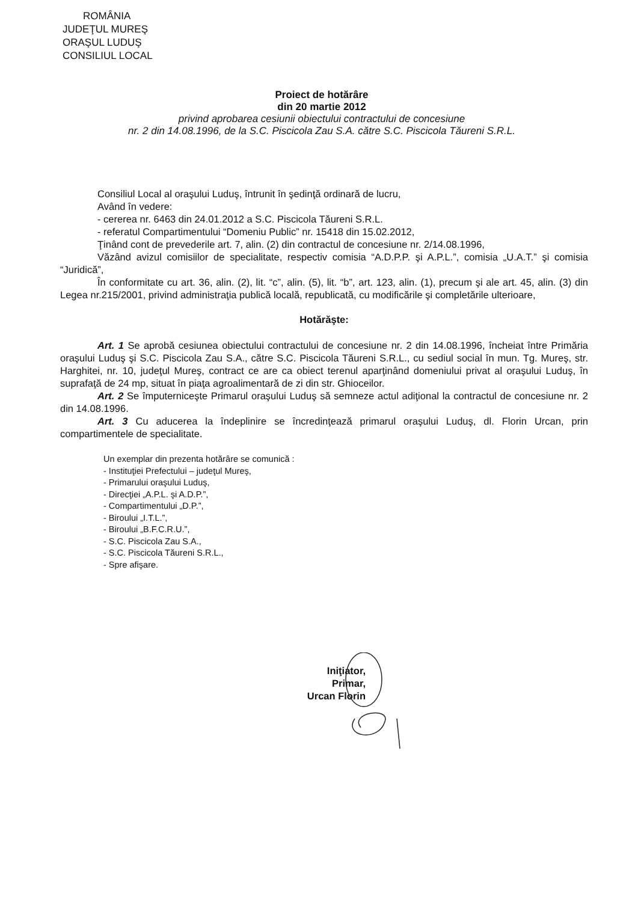ROMÂNIA
JUDEŢUL MUREŞ
ORAŞUL LUDUŞ
CONSILIUL LOCAL
Proiect de hotărâre
din 20 martie 2012
privind aprobarea cesiunii obiectului contractului de concesiune
nr. 2 din 14.08.1996, de la S.C. Piscicola Zau S.A. către S.C. Piscicola Tăureni S.R.L.
Consiliul Local al oraşului Luduş, întrunit în şedinţă ordinară de lucru,
Având în vedere:
- cererea nr. 6463 din 24.01.2012 a S.C. Piscicola Tăureni S.R.L.
- referatul Compartimentului “Domeniu Public” nr. 15418 din 15.02.2012,
Ţinând cont de prevederile art. 7, alin. (2) din contractul de concesiune nr. 2/14.08.1996,
Văzând avizul comisiilor de specialitate, respectiv comisia “A.D.P.P. şi A.P.L.”, comisia „U.A.T.” şi comisia “Juridică”,
În conformitate cu art. 36, alin. (2), lit. “c”, alin. (5), lit. “b”, art. 123, alin. (1), precum şi ale art. 45, alin. (3) din Legea nr.215/2001, privind administraţia publică locală, republicată, cu modificările şi completările ulterioare,
Hotărăşte:
Art. 1 Se aprobă cesiunea obiectului contractului de concesiune nr. 2 din 14.08.1996, încheiat între Primăria oraşului Luduş şi S.C. Piscicola Zau S.A., către S.C. Piscicola Tăureni S.R.L., cu sediul social în mun. Tg. Mureş, str. Harghitei, nr. 10, judeţul Mureş, contract ce are ca obiect terenul aparţinând domeniului privat al oraşului Luduş, în suprafaţă de 24 mp, situat în piaţa agroalimentară de zi din str. Ghioceilor.
Art. 2 Se împuterniceşte Primarul oraşului Luduş să semneze actul adiţional la contractul de concesiune nr. 2 din 14.08.1996.
Art. 3 Cu aducerea la îndeplinire se încredinţează primarul oraşului Luduş, dl. Florin Urcan, prin compartimentele de specialitate.
Un exemplar din prezenta hotărâre se comunică :
- Instituţiei Prefectului – judeţul Mureş,
- Primarului oraşului Luduş,
- Direcţiei „A.P.L. şi A.D.P.”,
- Compartimentului „D.P.”,
- Biroului „I.T.L.”,
- Biroului „B.F.C.R.U.”,
- S.C. Piscicola Zau S.A.,
- S.C. Piscicola Tăureni S.R.L.,
- Spre afişare.
Iniţiator,
Primar,
Urcan Florin